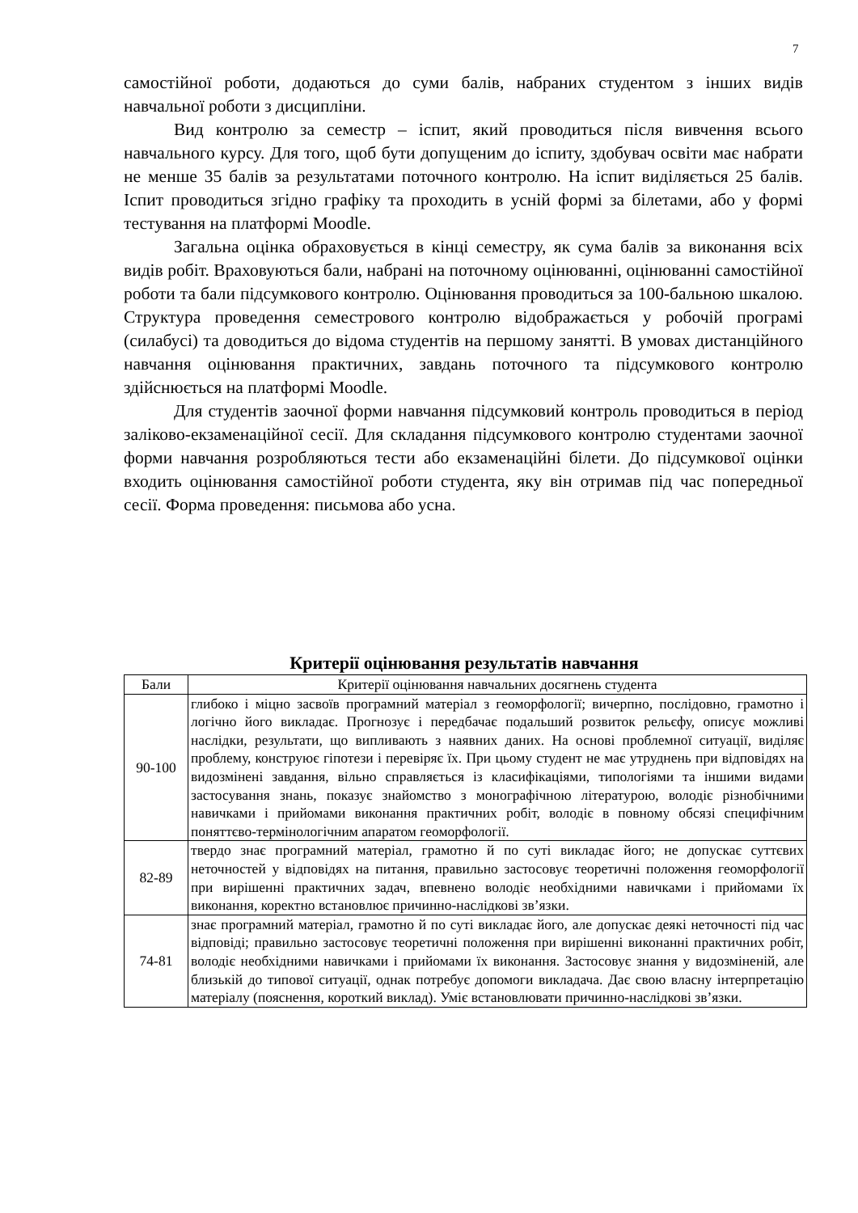7
самостійної роботи, додаються до суми балів, набраних студентом з інших видів навчальної роботи з дисципліни.
Вид контролю за семестр – іспит, який проводиться після вивчення всього навчального курсу. Для того, щоб бути допущеним до іспиту, здобувач освіти має набрати не менше 35 балів за результатами поточного контролю. На іспит виділяється 25 балів. Іспит проводиться згідно графіку та проходить в усній формі за білетами, або у формі тестування на платформі Moodle.
Загальна оцінка обраховується в кінці семестру, як сума балів за виконання всіх видів робіт. Враховуються бали, набрані на поточному оцінюванні, оцінюванні самостійної роботи та бали підсумкового контролю. Оцінювання проводиться за 100-бальною шкалою. Структура проведення семестрового контролю відображається у робочій програмі (силабусі) та доводиться до відома студентів на першому занятті. В умовах дистанційного навчання оцінювання практичних, завдань поточного та підсумкового контролю здійснюється на платформі Moodle.
Для студентів заочної форми навчання підсумковий контроль проводиться в період заліково-екзаменаційної сесії. Для складання підсумкового контролю студентами заочної форми навчання розробляються тести або екзаменаційні білети. До підсумкової оцінки входить оцінювання самостійної роботи студента, яку він отримав під час попередньої сесії. Форма проведення: письмова або усна.
Критерії оцінювання результатів навчання
| Бали | Критерії оцінювання навчальних досягнень студента |
| --- | --- |
| 90-100 | глибоко і міцно засвоїв програмний матеріал з геоморфології; вичерпно, послідовно, грамотно і логічно його викладає. Прогнозує і передбачає подальший розвиток рельєфу, описує можливі наслідки, результати, що випливають з наявних даних. На основі проблемної ситуації, виділяє проблему, конструює гіпотези і перевіряє їх. При цьому студент не має утруднень при відповідях на видозмінені завдання, вільно справляється із класифікаціями, типологіями та іншими видами застосування знань, показує знайомство з монографічною літературою, володіє різнобічними навичками і прийомами виконання практичних робіт, володіє в повному обсязі специфічним поняттєво-термінологічним апаратом геоморфології. |
| 82-89 | твердо знає програмний матеріал, грамотно й по суті викладає його; не допускає суттєвих неточностей у відповідях на питання, правильно застосовує теоретичні положення геоморфології при вирішенні практичних задач, впевнено володіє необхідними навичками і прийомами їх виконання, коректно встановлює причинно-наслідкові зв’язки. |
| 74-81 | знає програмний матеріал, грамотно й по суті викладає його, але допускає деякі неточності під час відповіді; правильно застосовує теоретичні положення при вирішенні виконанні практичних робіт, володіє необхідними навичками і прийомами їх виконання. Застосовує знання у видозміненій, але близькій до типової ситуації, однак потребує допомоги викладача. Дає свою власну інтерпретацію матеріалу (пояснення, короткий виклад). Уміє встановлювати причинно-наслідкові зв’язки. |